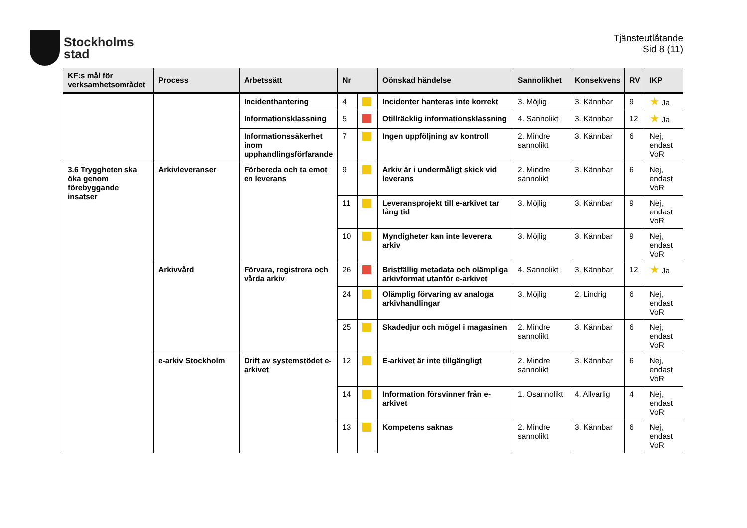Stockholms
stad
Tjänsteutlåtande
Sid 8 (11)
| KF:s mål för verksamhetsområdet | Process | Arbetssätt | Nr | | Oönskad händelse | Sannolikhet | Konsekvens | RV | IKP |
| --- | --- | --- | --- | --- | --- | --- | --- | --- | --- |
| | | Incidenthantering | 4 | | Incidenter hanteras inte korrekt | 3. Möjlig | 3. Kännbar | 9 | ★ Ja |
| | | Informationsklassning | 5 | | Otillräcklig informationsklassning | 4. Sannolikt | 3. Kännbar | 12 | ★ Ja |
| | | Informationssäkerhet inom upphandlingsförfarande | 7 | | Ingen uppföljning av kontroll | 2. Mindre sannolikt | 3. Kännbar | 6 | Nej, endast VoR |
| 3.6 Tryggheten ska öka genom förebyggande insatser | Arkivleveranser | Förbereda och ta emot en leverans | 9 | | Arkiv är i undermåligt skick vid leverans | 2. Mindre sannolikt | 3. Kännbar | 6 | Nej, endast VoR |
| | | | 11 | | Leveransprojekt till e-arkivet tar lång tid | 3. Möjlig | 3. Kännbar | 9 | Nej, endast VoR |
| | | | 10 | | Myndigheter kan inte leverera arkiv | 3. Möjlig | 3. Kännbar | 9 | Nej, endast VoR |
| | Arkivvård | Förvara, registrera och vårda arkiv | 26 | | Bristfällig metadata och olämpliga arkivformat utanför e-arkivet | 4. Sannolikt | 3. Kännbar | 12 | ★ Ja |
| | | | 24 | | Olämplig förvaring av analoga arkivhandlingar | 3. Möjlig | 2. Lindrig | 6 | Nej, endast VoR |
| | | | 25 | | Skadedjur och mögel i magasinen | 2. Mindre sannolikt | 3. Kännbar | 6 | Nej, endast VoR |
| | e-arkiv Stockholm | Drift av systemstödet e-arkivet | 12 | | E-arkivet är inte tillgängligt | 2. Mindre sannolikt | 3. Kännbar | 6 | Nej, endast VoR |
| | | | 14 | | Information försvinner från e-arkivet | 1. Osannolikt | 4. Allvarlig | 4 | Nej, endast VoR |
| | | | 13 | | Kompetens saknas | 2. Mindre sannolikt | 3. Kännbar | 6 | Nej, endast VoR |